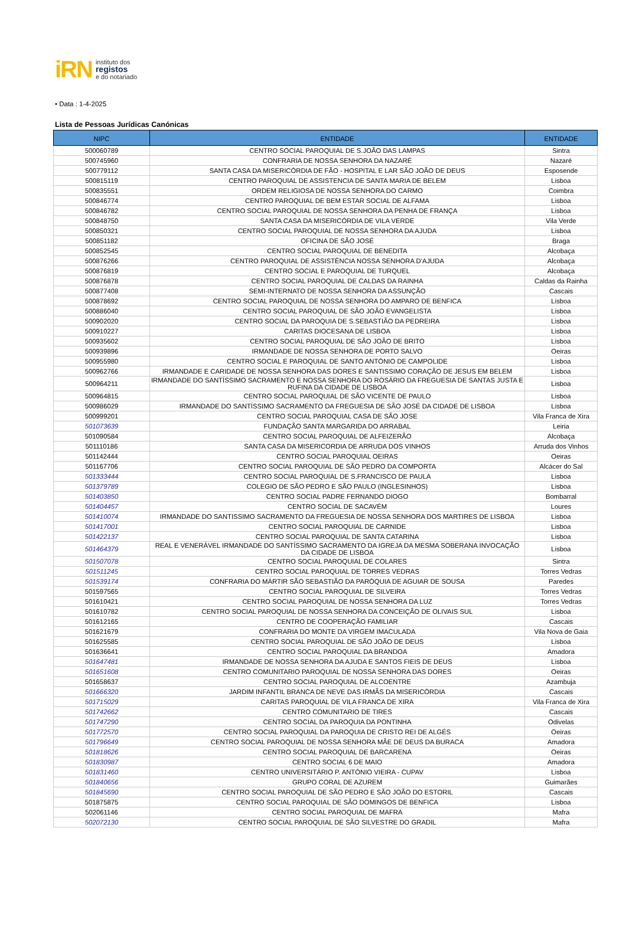iRN instituto dos
registos
e do notariado
• Data : 1-4-2025
Lista de Pessoas Jurídicas Canónicas
| NIPC | ENTIDADE | ENTIDADE |
| --- | --- | --- |
| 500060789 | CENTRO SOCIAL PAROQUIAL DE S.JOÃO DAS LAMPAS | Sintra |
| 500745960 | CONFRARIA DE NOSSA SENHORA DA NAZARÉ | Nazaré |
| 500779112 | SANTA CASA DA MISERICÓRDIA DE FÃO - HOSPITAL E LAR SÃO JOÃO DE DEUS | Esposende |
| 500815119 | CENTRO PAROQUIAL DE ASSISTENCIA DE SANTA MARIA DE BELEM | Lisboa |
| 500835551 | ORDEM RELIGIOSA DE NOSSA SENHORA DO CARMO | Coimbra |
| 500846774 | CENTRO PAROQUIAL DE BEM ESTAR SOCIAL DE ALFAMA | Lisboa |
| 500846782 | CENTRO SOCIAL PAROQUIAL DE NOSSA SENHORA DA PENHA DE FRANÇA | Lisboa |
| 500848750 | SANTA CASA DA MISERICÓRDIA DE VILA VERDE | Vila Verde |
| 500850321 | CENTRO SOCIAL PAROQUIAL DE NOSSA SENHORA DA AJUDA | Lisboa |
| 500851182 | OFICINA DE SÃO JOSÉ | Braga |
| 500852545 | CENTRO SOCIAL PAROQUIAL DE BENEDITA | Alcobaça |
| 500876266 | CENTRO PAROQUIAL DE ASSISTÊNCIA NOSSA SENHORA D'AJUDA | Alcobaça |
| 500876819 | CENTRO SOCIAL E PAROQUIAL DE TURQUEL | Alcobaça |
| 500876878 | CENTRO SOCIAL PAROQUIAL DE CALDAS DA RAINHA | Caldas da Rainha |
| 500877408 | SEMI-INTERNATO DE NOSSA SENHORA DA ASSUNÇÃO | Cascais |
| 500878692 | CENTRO SOCIAL PAROQUIAL DE NOSSA SENHORA DO AMPARO DE BENFICA | Lisboa |
| 500886040 | CENTRO SOCIAL PAROQUIAL DE SÃO JOÃO EVANGELISTA | Lisboa |
| 500902020 | CENTRO SOCIAL DA PAROQUIA DE S.SEBASTIÃO DA PEDREIRA | Lisboa |
| 500910227 | CARITAS DIOCESANA DE LISBOA | Lisboa |
| 500935602 | CENTRO SOCIAL PAROQUIAL DE SÃO JOÃO DE BRITO | Lisboa |
| 500939896 | IRMANDADE DE NOSSA SENHORA DE PORTO SALVO | Oeiras |
| 500955980 | CENTRO SOCIAL E PAROQUIAL DE SANTO ANTÓNIO DE CAMPOLIDE | Lisboa |
| 500962766 | IRMANDADE E CARIDADE DE NOSSA SENHORA DAS DORES E SANTISSIMO CORAÇÃO DE JESUS EM BELEM | Lisboa |
| 500964211 | IRMANDADE DO SANTÍSSIMO SACRAMENTO E NOSSA SENHORA DO ROSÁRIO DA FREGUESIA DE SANTAS JUSTA E RUFINA DA CIDADE DE LISBOA | Lisboa |
| 500964815 | CENTRO SOCIAL PAROQUIAL DE SÃO VICENTE DE PAULO | Lisboa |
| 500986029 | IRMANDADE DO SANTÍSSIMO SACRAMENTO DA FREGUESIA DE SÃO JOSÉ DA CIDADE DE LISBOA | Lisboa |
| 500999201 | CENTRO SOCIAL PAROQUIAL CASA DE SÃO JOSE | Vila Franca de Xira |
| 501073639 | FUNDAÇÃO SANTA MARGARIDA DO ARRABAL | Leiria |
| 501090584 | CENTRO SOCIAL PAROQUIAL DE ALFEIZERÃO | Alcobaça |
| 501110186 | SANTA CASA DA MISERICORDIA DE ARRUDA DOS VINHOS | Arruda dos Vinhos |
| 501142444 | CENTRO SOCIAL PAROQUIAL OEIRAS | Oeiras |
| 501167706 | CENTRO SOCIAL PAROQUIAL DE SÃO PEDRO DA COMPORTA | Alcácer do Sal |
| 501333444 | CENTRO SOCIAL PAROQUIAL DE S.FRANCISCO DE PAULA | Lisboa |
| 501379789 | COLEGIO DE SÃO PEDRO E SÃO PAULO (INGLESINHOS) | Lisboa |
| 501403850 | CENTRO SOCIAL PADRE FERNANDO DIOGO | Bombarral |
| 501404457 | CENTRO SOCIAL DE SACAVÉM | Loures |
| 501410074 | IRMANDADE DO SANTISSIMO SACRAMENTO DA FREGUESIA DE NOSSA SENHORA DOS MARTIRES DE LISBOA | Lisboa |
| 501417001 | CENTRO SOCIAL PAROQUIAL DE CARNIDE | Lisboa |
| 501422137 | CENTRO SOCIAL PAROQUIAL DE SANTA CATARINA | Lisboa |
| 501464379 | REAL E VENERÁVEL IRMANDADE DO SANTÍSSIMO SACRAMENTO DA IGREJA DA MESMA SOBERANA INVOCAÇÃO DA CIDADE DE LISBOA | Lisboa |
| 501507078 | CENTRO SOCIAL PAROQUIAL DE COLARES | Sintra |
| 501511245 | CENTRO SOCIAL PAROQUIAL DE TORRES VEDRAS | Torres Vedras |
| 501539174 | CONFRARIA DO MÁRTIR SÃO SEBASTIÃO DA PARÓQUIA DE AGUIAR DE SOUSA | Paredes |
| 501597565 | CENTRO SOCIAL PAROQUIAL DE SILVEIRA | Torres Vedras |
| 501610421 | CENTRO SOCIAL PAROQUIAL DE NOSSA SENHORA DA LUZ | Torres Vedras |
| 501610782 | CENTRO SOCIAL PAROQUIAL DE NOSSA SENHORA DA CONCEIÇÃO DE OLIVAIS SUL | Lisboa |
| 501612165 | CENTRO DE COOPERAÇÃO FAMILIAR | Cascais |
| 501621679 | CONFRARIA DO MONTE DA VIRGEM IMACULADA | Vila Nova de Gaia |
| 501625585 | CENTRO SOCIAL PAROQUIAL DE SÃO JOÃO DE DEUS | Lisboa |
| 501636641 | CENTRO SOCIAL PAROQUIAL DA BRANDOA | Amadora |
| 501647481 | IRMANDADE DE NOSSA SENHORA DA AJUDA E SANTOS FIEIS DE DEUS | Lisboa |
| 501651608 | CENTRO COMUNITARIO PAROQUIAL DE NOSSA SENHORA DAS DORES | Oeiras |
| 501658637 | CENTRO SOCIAL PAROQUIAL DE ALCOENTRE | Azambuja |
| 501666320 | JARDIM INFANTIL BRANCA DE NEVE DAS IRMÃS DA MISERICÓRDIA | Cascais |
| 501715029 | CARITAS PAROQUIAL DE VILA FRANCA DE XIRA | Vila Franca de Xira |
| 501742662 | CENTRO COMUNITARIO DE TIRES | Cascais |
| 501747290 | CENTRO SOCIAL DA PAROQUIA DA PONTINHA | Odivelas |
| 501772570 | CENTRO SOCIAL PAROQUIAL DA PAROQUIA DE CRISTO REI DE ALGÉS | Oeiras |
| 501796649 | CENTRO SOCIAL PAROQUIAL DE NOSSA SENHORA MÃE DE DEUS DA BURACA | Amadora |
| 501818626 | CENTRO SOCIAL PAROQUIAL DE BARCARENA | Oeiras |
| 501830987 | CENTRO SOCIAL 6 DE MAIO | Amadora |
| 501831460 | CENTRO UNIVERSITÁRIO P. ANTÓNIO VIEIRA - CUPAV | Lisboa |
| 501840656 | GRUPO CORAL DE AZUREM | Guimarães |
| 501845690 | CENTRO SOCIAL PAROQUIAL DE SÃO PEDRO E SÃO JOÃO DO ESTORIL | Cascais |
| 501875875 | CENTRO SOCIAL PAROQUIAL DE SÃO DOMINGOS DE BENFICA | Lisboa |
| 502061146 | CENTRO SOCIAL PAROQUIAL DE MAFRA | Mafra |
| 502072130 | CENTRO SOCIAL PAROQUIAL DE SÃO SILVESTRE DO GRADIL | Mafra |